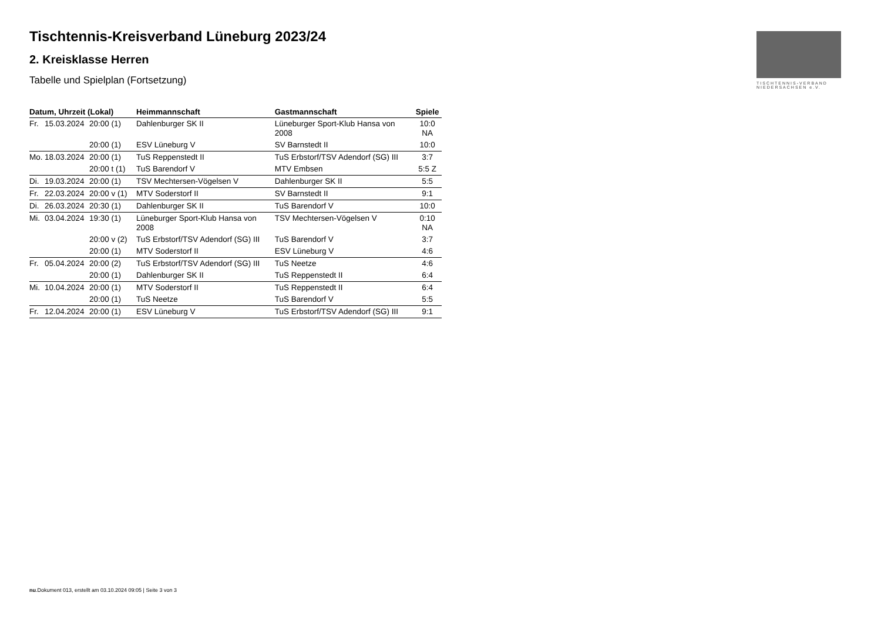TISCHTENNIS-VERBAND
NIEDERSACHSEN e.V.
Tischtennis-Kreisverband Lüneburg 2023/24
2. Kreisklasse Herren
Tabelle und Spielplan (Fortsetzung)
| Datum, Uhrzeit (Lokal) | | | Heimmannschaft | Gastmannschaft | Spiele |
| --- | --- | --- | --- | --- | --- |
| Fr. | 15.03.2024 | 20:00 (1) | Dahlenburger SK II | Lüneburger Sport-Klub Hansa von 2008 | 10:0 NA |
| | | 20:00 (1) | ESV Lüneburg V | SV Barnstedt II | 10:0 |
| Mo. | 18.03.2024 | 20:00 (1) | TuS Reppenstedt II | TuS Erbstorf/TSV Adendorf (SG) III | 3:7 |
| | | 20:00 t (1) | TuS Barendorf V | MTV Embsen | 5:5 Z |
| Di. | 19.03.2024 | 20:00 (1) | TSV Mechtersen-Vögelsen V | Dahlenburger SK II | 5:5 |
| Fr. | 22.03.2024 | 20:00 v (1) | MTV Soderstorf II | SV Barnstedt II | 9:1 |
| Di. | 26.03.2024 | 20:30 (1) | Dahlenburger SK II | TuS Barendorf V | 10:0 |
| Mi. | 03.04.2024 | 19:30 (1) | Lüneburger Sport-Klub Hansa von 2008 | TSV Mechtersen-Vögelsen V | 0:10 NA |
| | | 20:00 v (2) | TuS Erbstorf/TSV Adendorf (SG) III | TuS Barendorf V | 3:7 |
| | | 20:00 (1) | MTV Soderstorf II | ESV Lüneburg V | 4:6 |
| Fr. | 05.04.2024 | 20:00 (2) | TuS Erbstorf/TSV Adendorf (SG) III | TuS Neetze | 4:6 |
| | | 20:00 (1) | Dahlenburger SK II | TuS Reppenstedt II | 6:4 |
| Mi. | 10.04.2024 | 20:00 (1) | MTV Soderstorf II | TuS Reppenstedt II | 6:4 |
| | | 20:00 (1) | TuS Neetze | TuS Barendorf V | 5:5 |
| Fr. | 12.04.2024 | 20:00 (1) | ESV Lüneburg V | TuS Erbstorf/TSV Adendorf (SG) III | 9:1 |
nu.Dokument 013, erstellt am 03.10.2024 09:05 | Seite 3 von 3